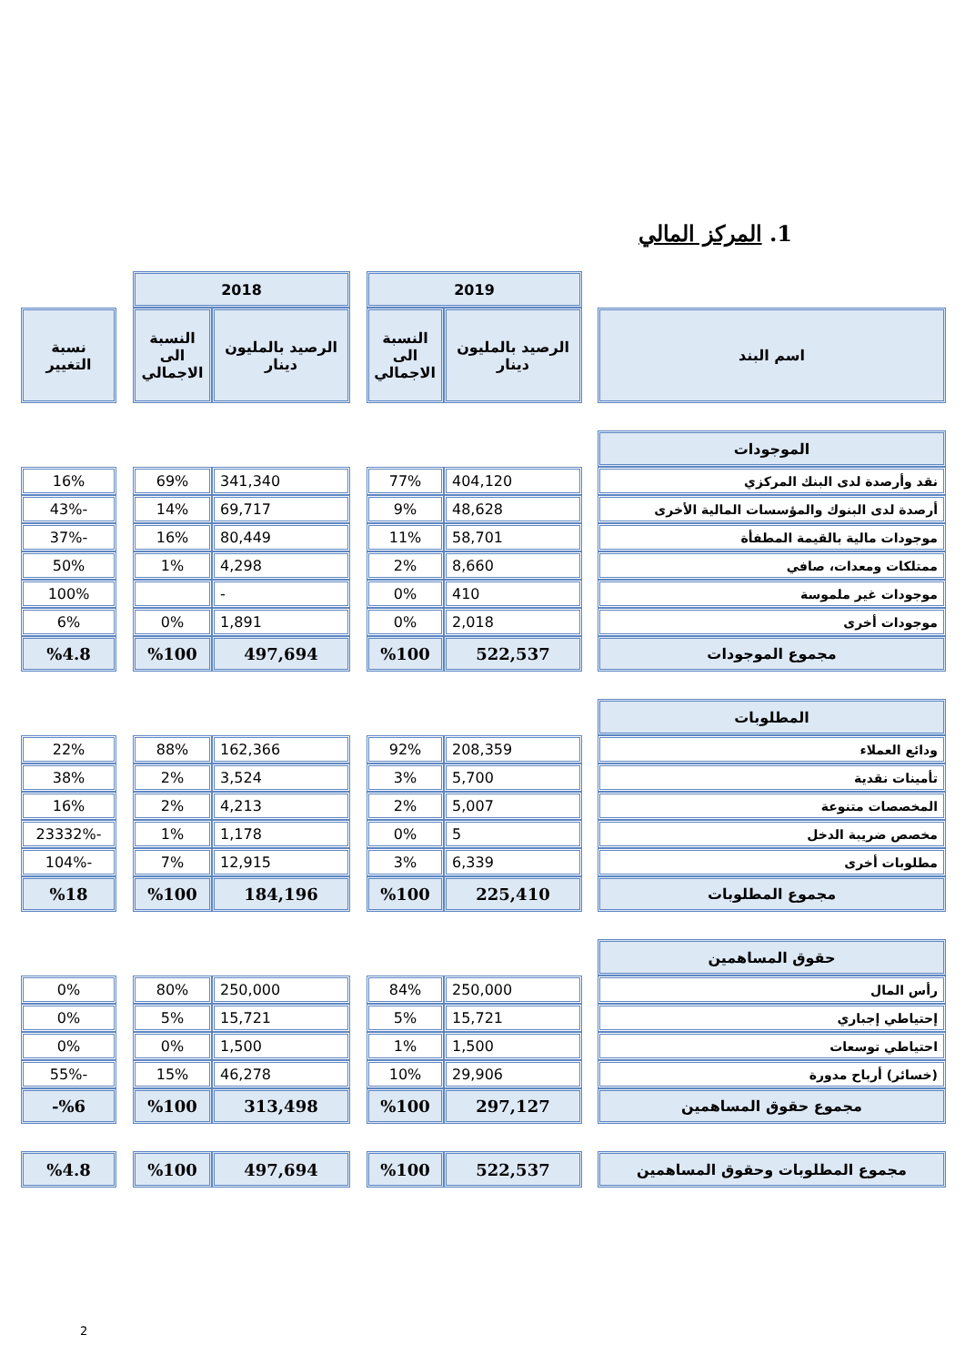1. المركز المالي
| | | 2019 | | | 2018 | | | |
| اسم البند | | الرصيد بالمليون دينار | النسبة الى الاجمالي | | الرصيد بالمليون دينار | النسبة الى الاجمالي | | نسبة التغيير |
| الموجودات | | | | | | | | |
| نقد وأرصدة لدى البنك المركزي | | 404,120 | 77% | | 341,340 | 69% | | 16% |
| أرصدة لدى البنوك والمؤسسات المالية الأخرى | | 48,628 | 9% | | 69,717 | 14% | | -43% |
| موجودات مالية بالقيمة المطفأة | | 58,701 | 11% | | 80,449 | 16% | | -37% |
| ممتلكات ومعدات، صافي | | 8,660 | 2% | | 4,298 | 1% | | 50% |
| موجودات غير ملموسة | | 410 | 0% | | - | | | 100% |
| موجودات أخرى | | 2,018 | 0% | | 1,891 | 0% | | 6% |
| مجموع الموجودات | | 522,537 | %100 | | 497,694 | %100 | | %4.8 |
| المطلوبات | | | | | | | | |
| ودائع العملاء | | 208,359 | 92% | | 162,366 | 88% | | 22% |
| تأمينات نقدية | | 5,700 | 3% | | 3,524 | 2% | | 38% |
| المخصصات متنوعة | | 5,007 | 2% | | 4,213 | 2% | | 16% |
| مخصص ضريبة الدخل | | 5 | 0% | | 1,178 | 1% | | -23332% |
| مطلوبات أخرى | | 6,339 | 3% | | 12,915 | 7% | | -104% |
| مجموع المطلوبات | | 225,410 | %100 | | 184,196 | %100 | | %18 |
| حقوق المساهمين | | | | | | | | |
| رأس المال | | 250,000 | 84% | | 250,000 | 80% | | 0% |
| إحتياطي إجباري | | 15,721 | 5% | | 15,721 | 5% | | 0% |
| احتياطي توسعات | | 1,500 | 1% | | 1,500 | 0% | | 0% |
| (خسائر) أرباح مدورة | | 29,906 | 10% | | 46,278 | 15% | | -55% |
| مجموع حقوق المساهمين | | 297,127 | %100 | | 313,498 | %100 | | %6- |
| مجموع المطلوبات وحقوق المساهمين | | 522,537 | %100 | | 497,694 | %100 | | %4.8 |
2